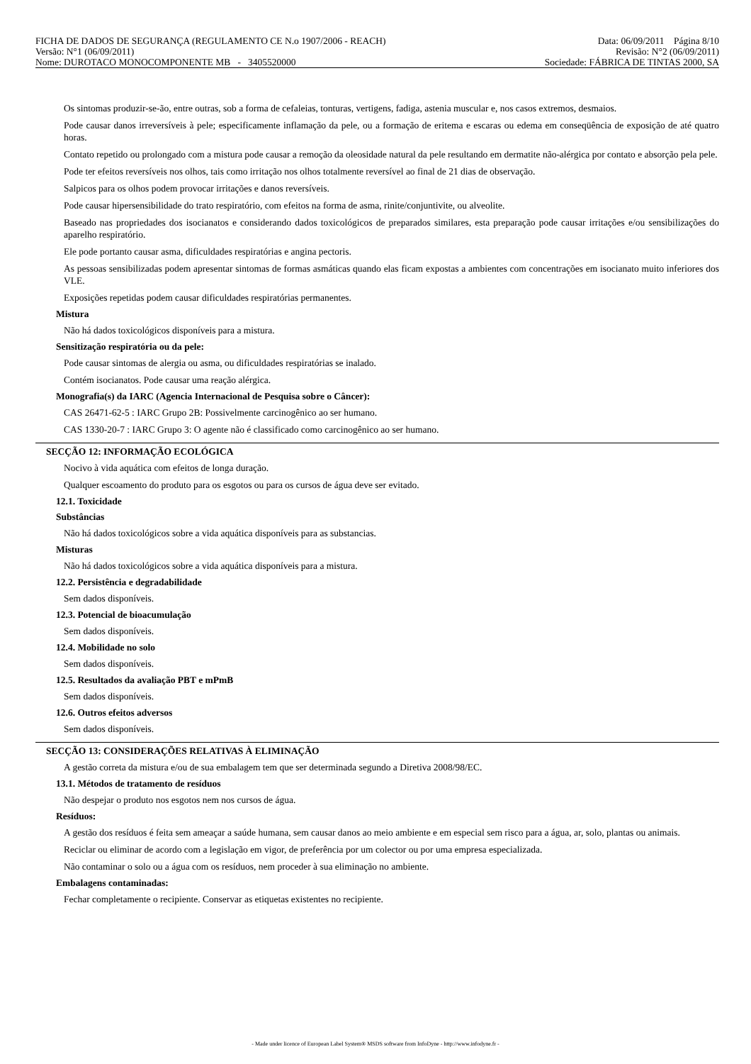FICHA DE DADOS DE SEGURANÇA (REGULAMENTO CE N.o 1907/2006 - REACH) Data: 06/09/2011 Página 8/10
Versão: N°1 (06/09/2011) Revisão: N°2 (06/09/2011)
Nome: DUROTACO MONOCOMPONENTE MB - 3405520000 Sociedade: FÁBRICA DE TINTAS 2000, SA
Os sintomas produzir-se-ão, entre outras, sob a forma de cefaleias, tonturas, vertigens, fadiga, astenia muscular e, nos casos extremos, desmaios.
Pode causar danos irreversíveis à pele; especificamente inflamação da pele, ou a formação de eritema e escaras ou edema em conseqüência de exposição de até quatro horas.
Contato repetido ou prolongado com a mistura pode causar a remoção da oleosidade natural da pele resultando em dermatite não-alérgica por contato e absorção pela pele.
Pode ter efeitos reversíveis nos olhos, tais como irritação nos olhos totalmente reversível ao final de 21 dias de observação.
Salpicos para os olhos podem provocar irritações e danos reversíveis.
Pode causar hipersensibilidade do trato respiratório, com efeitos na forma de asma, rinite/conjuntivite, ou alveolite.
Baseado nas propriedades dos isocianatos e considerando dados toxicológicos de preparados similares, esta preparação pode causar irritações e/ou sensibilizações do aparelho respiratório.
Ele pode portanto causar asma, dificuldades respiratórias e angina pectoris.
As pessoas sensibilizadas podem apresentar sintomas de formas asmáticas quando elas ficam expostas a ambientes com concentrações em isocianato muito inferiores dos VLE.
Exposições repetidas podem causar dificuldades respiratórias permanentes.
Mistura
Não há dados toxicológicos disponíveis para a mistura.
Sensitização respiratória ou da pele:
Pode causar sintomas de alergia ou asma, ou dificuldades respiratórias se inalado.
Contém isocianatos. Pode causar uma reação alérgica.
Monografia(s) da IARC (Agencia Internacional de Pesquisa sobre o Câncer):
CAS 26471-62-5 : IARC Grupo 2B: Possivelmente carcinogênico ao ser humano.
CAS 1330-20-7 : IARC Grupo 3: O agente não é classificado como carcinogênico ao ser humano.
SECÇÃO 12: INFORMAÇÃO ECOLÓGICA
Nocivo à vida aquática com efeitos de longa duração.
Qualquer escoamento do produto para os esgotos ou para os cursos de água deve ser evitado.
12.1. Toxicidade
Substâncias
Não há dados toxicológicos sobre a vida aquática disponíveis para as substancias.
Misturas
Não há dados toxicológicos sobre a vida aquática disponíveis para a mistura.
12.2. Persistência e degradabilidade
Sem dados disponíveis.
12.3. Potencial de bioacumulação
Sem dados disponíveis.
12.4. Mobilidade no solo
Sem dados disponíveis.
12.5. Resultados da avaliação PBT e mPmB
Sem dados disponíveis.
12.6. Outros efeitos adversos
Sem dados disponíveis.
SECÇÃO 13: CONSIDERAÇÕES RELATIVAS À ELIMINAÇÃO
A gestão correta da mistura e/ou de sua embalagem tem que ser determinada segundo a Diretiva 2008/98/EC.
13.1. Métodos de tratamento de resíduos
Não despejar o produto nos esgotos nem nos cursos de água.
Resíduos:
A gestão dos resíduos é feita sem ameaçar a saúde humana, sem causar danos ao meio ambiente e em especial sem risco para a água, ar, solo, plantas ou animais.
Reciclar ou eliminar de acordo com a legislação em vigor, de preferência por um colector ou por uma empresa especializada.
Não contaminar o solo ou a água com os resíduos, nem proceder à sua eliminação no ambiente.
Embalagens contaminadas:
Fechar completamente o recipiente. Conservar as etiquetas existentes no recipiente.
- Made under licence of European Label System® MSDS software from InfoDyne - http://www.infodyne.fr -